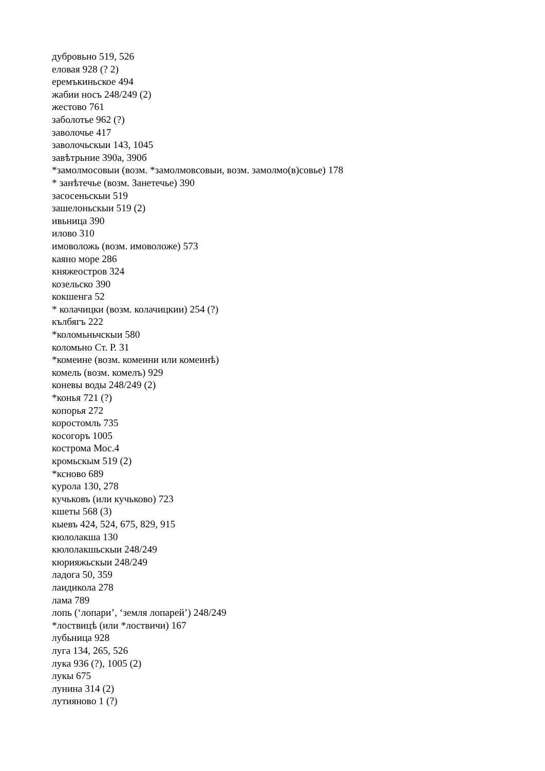дубровьно 519, 526
еловая 928 (? 2)
еремъкиньское 494
жабии носъ 248/249 (2)
жестово 761
заболотье 962 (?)
заволочье 417
заволочьскыи 143, 1045
завѣтрьние 390а, 390б
*замолмосовыи (возм. *замолмовсовыи, возм. замолмо(в)совье) 178
* занѣтечье (возм. Занетечье) 390
засосеньскыи 519
зашелоньскыи 519 (2)
ивьница 390
илово 310
имоволожь (возм. имоволоже) 573
каяно море 286
княжеостров 324
козельско 390
кокшенга 52
* колачицки (возм. колачицкии) 254 (?)
кълбягъ 222
*коломьньчскыи 580
коломьно Ст. Р. 31
*комеине (возм. комеини или комеинѣ)
комель (возм. комелъ) 929
коневы воды 248/249 (2)
*конья 721 (?)
копорья 272
коростомль 735
косогоръ 1005
кострома Мос.4
кромьскым 519 (2)
*ксново 689
курола 130, 278
кучьковъ (или кучьково) 723
кшеты 568 (3)
кыевъ 424, 524, 675, 829, 915
кюлолакша 130
кюлолакшьскыи 248/249
кюрияжьскыи 248/249
ладога 50, 359
лаидикола 278
лама 789
лопь (‘лопари’, ‘земля лопарей’) 248/249
*лоствицѣ (или *лоствичи) 167
лубьница 928
луга 134, 265, 526
лука 936 (?), 1005 (2)
лукы 675
лунина 314 (2)
лутияново 1 (?)